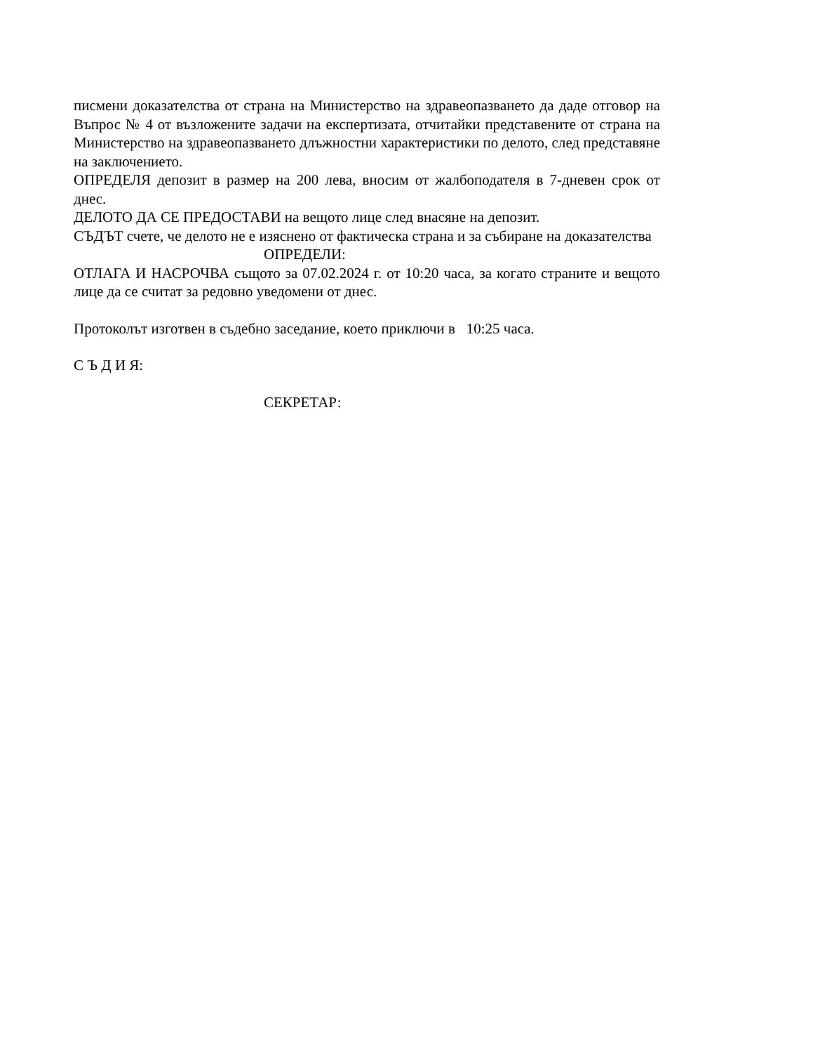писмени доказателства от страна на Министерство на здравеопазването да даде отговор на Въпрос № 4 от възложените задачи на експертизата, отчитайки представените от страна на Министерство на здравеопазването длъжностни характеристики по делото, след представяне на заключението.
ОПРЕДЕЛЯ депозит в размер на 200 лева, вносим от жалбоподателя в 7-дневен срок от днес.
ДЕЛОТО ДА СЕ ПРЕДОСТАВИ на вещото лице след внасяне на депозит.
СЪДЪТ счете, че делото не е изяснено от фактическа страна и за събиране на доказателства
ОПРЕДЕЛИ:
ОТЛАГА И НАСРОЧВА същото за 07.02.2024 г. от 10:20 часа, за когато страните и вещото лице да се считат за редовно уведомени от днес.
Протоколът изготвен в съдебно заседание, което приключи в 10:25 часа.
С Ъ Д И Я:
СЕКРЕТАР: